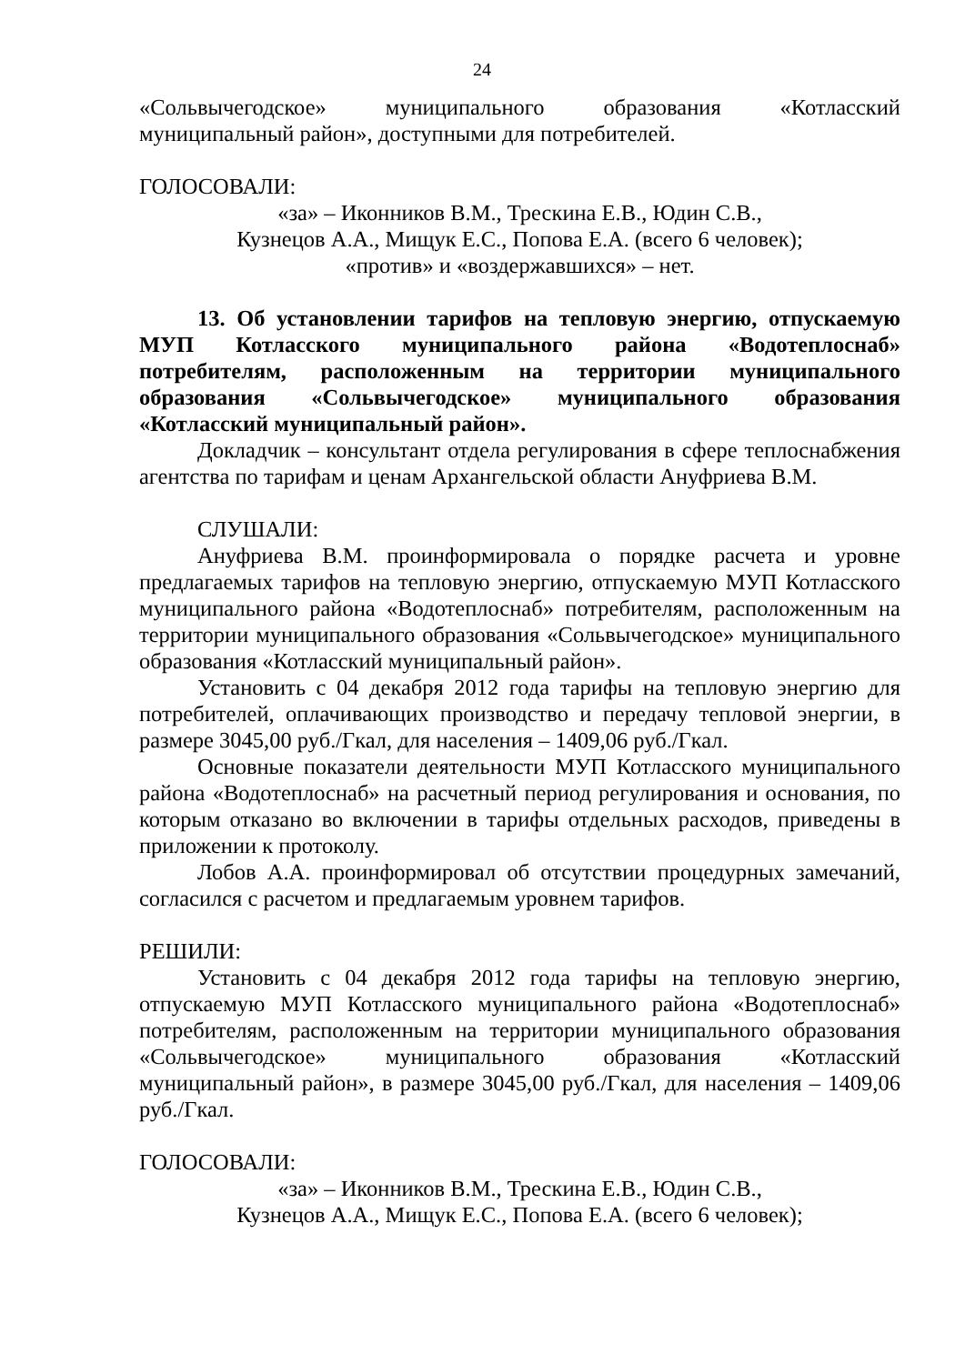24
«Сольвычегодское» муниципального образования «Котласский муниципальный район», доступными для потребителей.
ГОЛОСОВАЛИ:
«за» – Иконников В.М., Трескина Е.В., Юдин С.В.,
Кузнецов А.А., Мищук Е.С., Попова Е.А. (всего 6 человек);
«против» и «воздержавшихся» – нет.
13. Об установлении тарифов на тепловую энергию, отпускаемую МУП Котласского муниципального района «Водотеплоснаб» потребителям, расположенным на территории муниципального образования «Сольвычегодское» муниципального образования «Котласский муниципальный район».
Докладчик – консультант отдела регулирования в сфере теплоснабжения агентства по тарифам и ценам Архангельской области Ануфриева В.М.
СЛУШАЛИ:
Ануфриева В.М. проинформировала о порядке расчета и уровне предлагаемых тарифов на тепловую энергию, отпускаемую МУП Котласского муниципального района «Водотеплоснаб» потребителям, расположенным на территории муниципального образования «Сольвычегодское» муниципального образования «Котласский муниципальный район».
Установить с 04 декабря 2012 года тарифы на тепловую энергию для потребителей, оплачивающих производство и передачу тепловой энергии, в размере 3045,00 руб./Гкал, для населения – 1409,06 руб./Гкал.
Основные показатели деятельности МУП Котласского муниципального района «Водотеплоснаб» на расчетный период регулирования и основания, по которым отказано во включении в тарифы отдельных расходов, приведены в приложении к протоколу.
Лобов А.А. проинформировал об отсутствии процедурных замечаний, согласился с расчетом и предлагаемым уровнем тарифов.
РЕШИЛИ:
Установить с 04 декабря 2012 года тарифы на тепловую энергию, отпускаемую МУП Котласского муниципального района «Водотеплоснаб» потребителям, расположенным на территории муниципального образования «Сольвычегодское» муниципального образования «Котласский муниципальный район», в размере 3045,00 руб./Гкал, для населения – 1409,06 руб./Гкал.
ГОЛОСОВАЛИ:
«за» – Иконников В.М., Трескина Е.В., Юдин С.В.,
Кузнецов А.А., Мищук Е.С., Попова Е.А. (всего 6 человек);